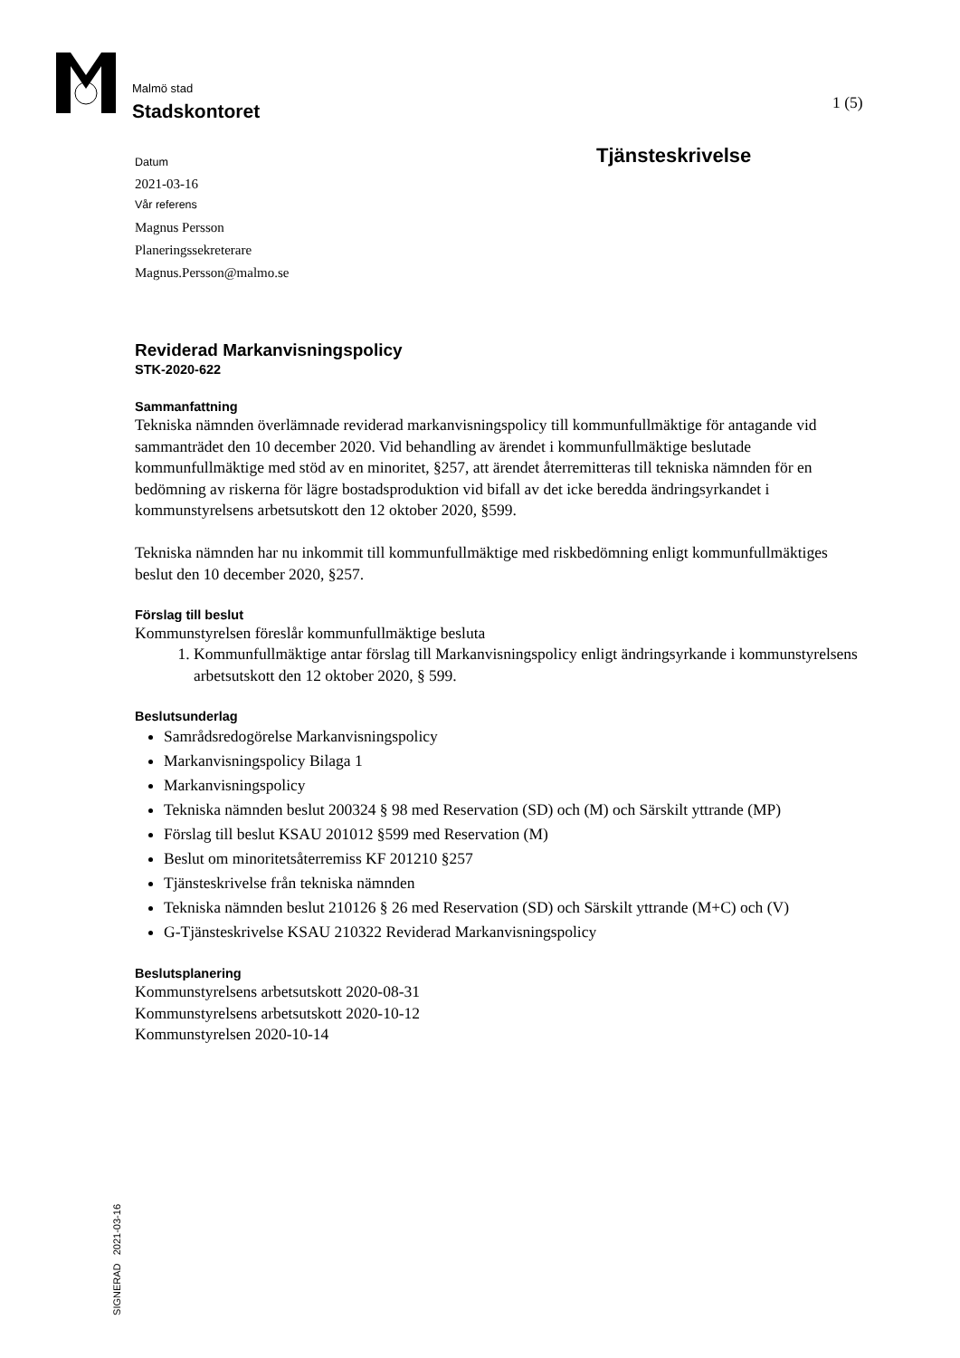Malmö stad
Stadskontoret
1 (5)
Tjänsteskrivelse
Datum
2021-03-16
Vår referens
Magnus Persson
Planeringssekreterare
Magnus.Persson@malmo.se
Reviderad Markanvisningspolicy
STK-2020-622
Sammanfattning
Tekniska nämnden överlämnade reviderad markanvisningspolicy till kommunfullmäktige för antagande vid sammanträdet den 10 december 2020. Vid behandling av ärendet i kommunfullmäktige beslutade kommunfullmäktige med stöd av en minoritet, §257, att ärendet återremitteras till tekniska nämnden för en bedömning av riskerna för lägre bostadsproduktion vid bifall av det icke beredda ändringsyrkandet i kommunstyrelsens arbetsutskott den 12 oktober 2020, §599.
Tekniska nämnden har nu inkommit till kommunfullmäktige med riskbedömning enligt kommunfullmäktiges beslut den 10 december 2020, §257.
Förslag till beslut
Kommunstyrelsen föreslår kommunfullmäktige besluta
1. Kommunfullmäktige antar förslag till Markanvisningspolicy enligt ändringsyrkande i kommunstyrelsens arbetsutskott den 12 oktober 2020, § 599.
Beslutsunderlag
Samrådsredogörelse Markanvisningspolicy
Markanvisningspolicy Bilaga 1
Markanvisningspolicy
Tekniska nämnden beslut 200324 § 98 med Reservation (SD) och (M) och Särskilt yttrande (MP)
Förslag till beslut KSAU 201012 §599 med Reservation (M)
Beslut om minoritetsåterremiss KF 201210 §257
Tjänsteskrivelse från tekniska nämnden
Tekniska nämnden beslut 210126 § 26 med Reservation (SD) och Särskilt yttrande (M+C) och (V)
G-Tjänsteskrivelse KSAU 210322 Reviderad Markanvisningspolicy
Beslutsplanering
Kommunstyrelsens arbetsutskott 2020-08-31
Kommunstyrelsens arbetsutskott 2020-10-12
Kommunstyrelsen 2020-10-14
SIGNERAD 2021-03-16